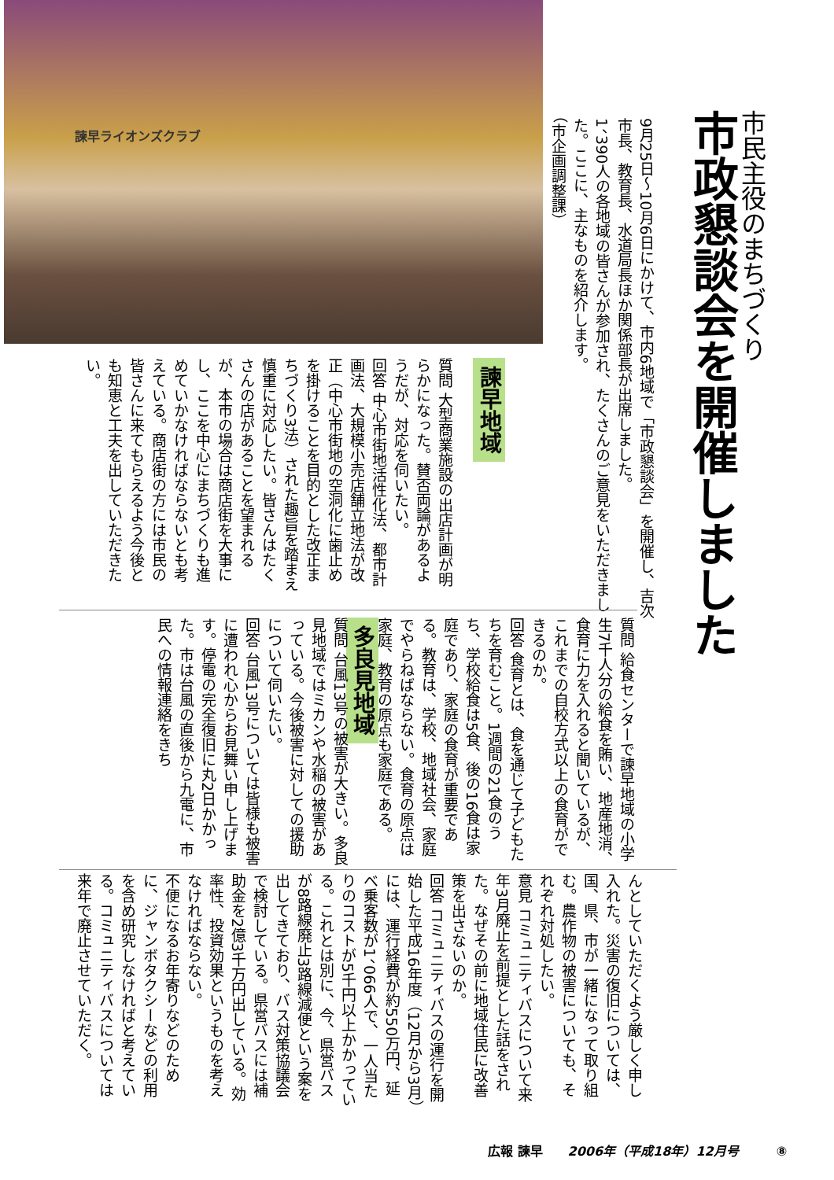諫早ライオンズクラブ
市民主役のまちづくり
市政懇談会を開催しました
9月25日～10月6日にかけて、市内6地域で「市政懇談会」を開催し、吉次市長、教育長、水道局長ほか関係部長が出席しました。
1、390人の各地域の皆さんが参加され、たくさんのご意見をいただきました。ここに、主なものを紹介します。
（市企画調整課）
諫早地域
質問 大型商業施設の出店計画が明らかになった。賛否両論があるようだが、対応を伺いたい。
回答 中心市街地活性化法、都市計画法、大規模小売店舗立地法が改正（中心市街地の空洞化に歯止めを掛けることを目的とした改正まちづくり3法）された趣旨を踏まえ慎重に対応したい。皆さんはたくさんの店があることを望まれるが、本市の場合は商店街を大事にし、ここを中心にまちづくりも進めていかなければならないとも考えている。商店街の方には市民の皆さんに来てもらえるよう今後とも知恵と工夫を出していただきたい。
質問 給食センターで諫早地域の小学生7千人分の給食を賄い、地産地消、食育に力を入れると聞いているが、これまでの自校方式以上の食育ができるのか。
回答 食育とは、食を通じて子どもたちを育むこと。1週間の21食のうち、学校給食は5食、後の16食は家庭であり、家庭の食育が重要である。教育は、学校、地域社会、家庭でやらねばならない。食育の原点は家庭、教育の原点も家庭である。
多良見地域
質問 台風13号の被害が大きい。多良見地域ではミカンや水稲の被害があっている。今後被害に対しての援助について伺いたい。
回答 台風13号については皆様も被害に遭われ心からお見舞い申し上げます。停電の完全復旧に丸2日かかった。市は台風の直後から九電に、市民への情報連絡をきち
んとしていただくよう厳しく申し入れた。災害の復旧については、国、県、市が一緒になって取り組む。農作物の被害についても、それぞれ対処したい。
意見 コミュニティバスについて来年3月廃止を前提とした話をされた。なぜその前に地域住民に改善策を出さないのか。
回答 コミュニティバスの運行を開始した平成16年度（12月から3月）には、運行経費が約550万円、延べ乗客数が1、066人で、一人当たりのコストが5千円以上かかっている。これとは別に、今、県営バスが8路線廃止3路線減便という案を出してきており、バス対策協議会で検討している。県営バスには補助金を2億3千万円出している。効率性、投資効果というものを考えなければならない。
不便になるお年寄りなどのために、ジャンボタクシーなどの利用を含め研究しなければと考えている。コミュニティバスについては来年で廃止させていただく。
広報 諫早　　2006年（平成18年）12月号　　　⑧